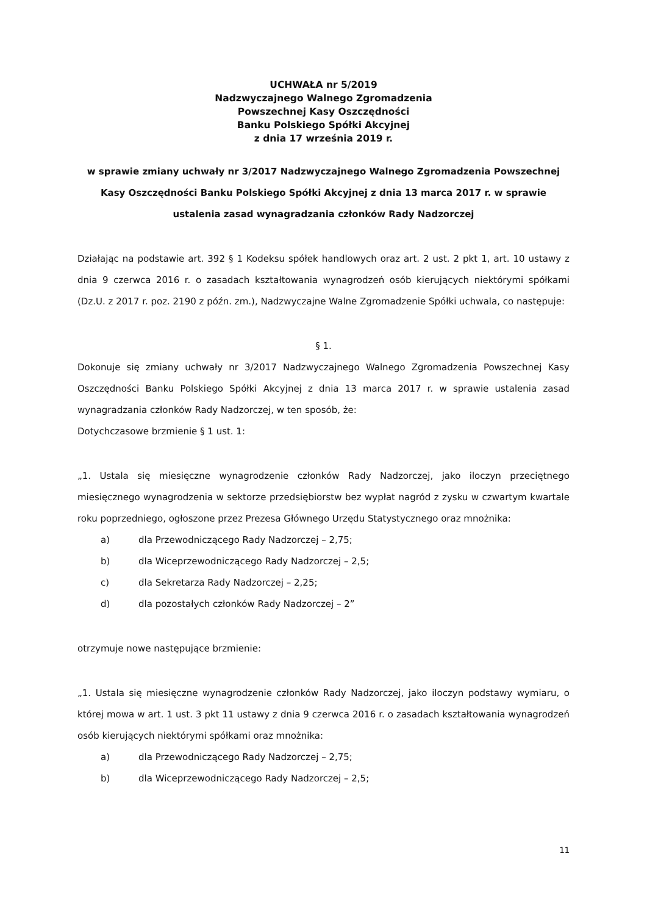UCHWAŁA nr 5/2019
Nadzwyczajnego Walnego Zgromadzenia
Powszechnej Kasy Oszczędności
Banku Polskiego Spółki Akcyjnej
z dnia 17 września 2019 r.
w sprawie zmiany uchwały nr 3/2017 Nadzwyczajnego Walnego Zgromadzenia Powszechnej Kasy Oszczędności Banku Polskiego Spółki Akcyjnej z dnia 13 marca 2017 r. w sprawie ustalenia zasad wynagradzania członków Rady Nadzorczej
Działając na podstawie art. 392 § 1 Kodeksu spółek handlowych oraz art. 2 ust. 2 pkt 1, art. 10 ustawy z dnia 9 czerwca 2016 r. o zasadach kształtowania wynagrodzeń osób kierujących niektórymi spółkami (Dz.U. z 2017 r. poz. 2190 z późn. zm.), Nadzwyczajne Walne Zgromadzenie Spółki uchwala, co następuje:
§ 1.
Dokonuje się zmiany uchwały nr 3/2017 Nadzwyczajnego Walnego Zgromadzenia Powszechnej Kasy Oszczędności Banku Polskiego Spółki Akcyjnej z dnia 13 marca 2017 r. w sprawie ustalenia zasad wynagradzania członków Rady Nadzorczej, w ten sposób, że:
Dotychczasowe brzmienie § 1 ust. 1:
„1. Ustala się miesięczne wynagrodzenie członków Rady Nadzorczej, jako iloczyn przeciętnego miesięcznego wynagrodzenia w sektorze przedsiębiorstw bez wypłat nagród z zysku w czwartym kwartale roku poprzedniego, ogłoszone przez Prezesa Głównego Urzędu Statystycznego oraz mnożnika:
a) dla Przewodniczącego Rady Nadzorczej – 2,75;
b) dla Wiceprzewodniczącego Rady Nadzorczej – 2,5;
c) dla Sekretarza Rady Nadzorczej – 2,25;
d) dla pozostałych członków Rady Nadzorczej – 2”
otrzymuje nowe następujące brzmienie:
„1. Ustala się miesięczne wynagrodzenie członków Rady Nadzorczej, jako iloczyn podstawy wymiaru, o której mowa w art. 1 ust. 3 pkt 11 ustawy z dnia 9 czerwca 2016 r. o zasadach kształtowania wynagrodzeń osób kierujących niektórymi spółkami oraz mnożnika:
a) dla Przewodniczącego Rady Nadzorczej – 2,75;
b) dla Wiceprzewodniczącego Rady Nadzorczej – 2,5;
11